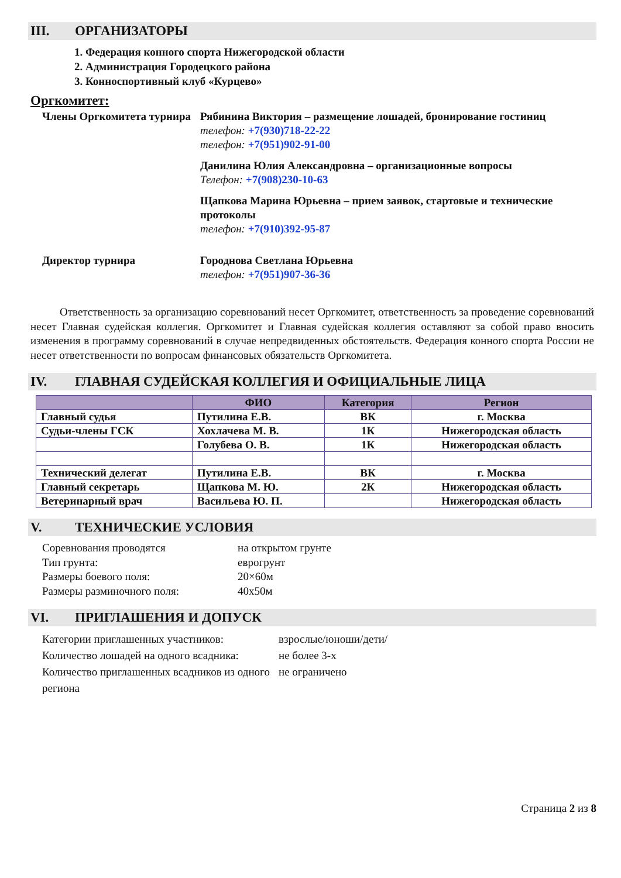III. ОРГАНИЗАТОРЫ
1. Федерация конного спорта Нижегородской области
2. Администрация Городецкого района
3. Конноспортивный клуб «Курцево»
Оргкомитет:
Члены Оргкомитета турнира
Рябинина Виктория – размещение лошадей, бронирование гостиниц
телефон: +7(930)718-22-22
телефон: +7(951)902-91-00
Данилина Юлия Александровна – организационные вопросы
Телефон: +7(908)230-10-63
Щапкова Марина Юрьевна – прием заявок, стартовые и технические протоколы
телефон: +7(910)392-95-87
Директор турнира
Городнова Светлана Юрьевна
телефон: +7(951)907-36-36
Ответственность за организацию соревнований несет Оргкомитет, ответственность за проведение соревнований несет Главная судейская коллегия. Оргкомитет и Главная судейская коллегия оставляют за собой право вносить изменения в программу соревнований в случае непредвиденных обстоятельств. Федерация конного спорта России не несет ответственности по вопросам финансовых обязательств Оргкомитета.
IV. ГЛАВНАЯ СУДЕЙСКАЯ КОЛЛЕГИЯ И ОФИЦИАЛЬНЫЕ ЛИЦА
| | ФИО | Категория | Регион |
| --- | --- | --- | --- |
| Главный судья | Путилина Е.В. | ВК | г. Москва |
| Судьи-члены ГСК | Хохлачева М. В. | 1К | Нижегородская область |
| | Голубева О. В. | 1К | Нижегородская область |
| Технический делегат | Путилина Е.В. | ВК | г. Москва |
| Главный секретарь | Щапкова М. Ю. | 2К | Нижегородская область |
| Ветеринарный врач | Васильева Ю. П. | | Нижегородская область |
V. ТЕХНИЧЕСКИЕ УСЛОВИЯ
Соревнования проводятся
на открытом грунте
Тип грунта:
еврогрунт
Размеры боевого поля:
20×60м
Размеры разминочного поля:
40х50м
VI. ПРИГЛАШЕНИЯ И ДОПУСК
Категории приглашенных участников:
взрослые/юноши/дети/
Количество лошадей на одного всадника:
не более 3-х
Количество приглашенных всадников из одного региона
не ограничено
Страница 2 из 8